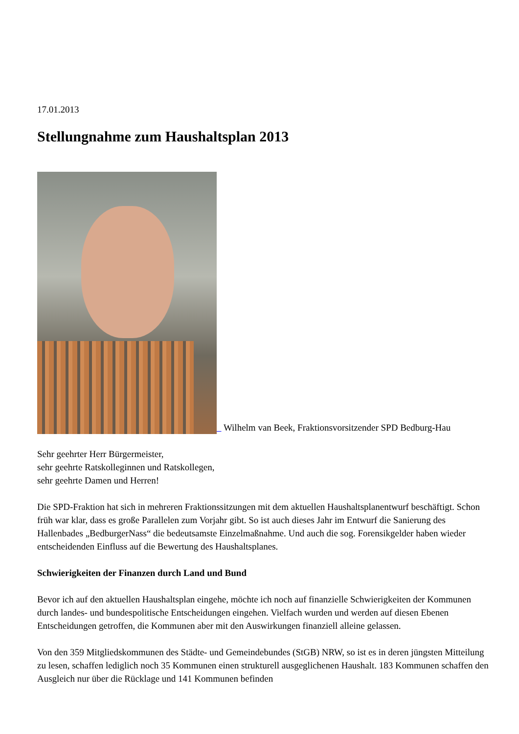17.01.2013
Stellungnahme zum Haushaltsplan 2013
Wilhelm van Beek, Fraktionsvorsitzender SPD Bedburg-Hau
Sehr geehrter Herr Bürgermeister,
sehr geehrte Ratskolleginnen und Ratskollegen,
sehr geehrte Damen und Herren!
Die SPD-Fraktion hat sich in mehreren Fraktionssitzungen mit dem aktuellen Haushaltsplanentwurf beschäftigt. Schon früh war klar, dass es große Parallelen zum Vorjahr gibt. So ist auch dieses Jahr im Entwurf die Sanierung des Hallenbades „BedburgerNass“ die bedeutsamste Einzelmaßnahme. Und auch die sog. Forensikgelder haben wieder entscheidenden Einfluss auf die Bewertung des Haushaltsplanes.
Schwierigkeiten der Finanzen durch Land und Bund
Bevor ich auf den aktuellen Haushaltsplan eingehe, möchte ich noch auf finanzielle Schwierigkeiten der Kommunen durch landes- und bundespolitische Entscheidungen eingehen. Vielfach wurden und werden auf diesen Ebenen Entscheidungen getroffen, die Kommunen aber mit den Auswirkungen finanziell alleine gelassen.
Von den 359 Mitgliedskommunen des Städte- und Gemeindebundes (StGB) NRW, so ist es in deren jüngsten Mitteilung zu lesen, schaffen lediglich noch 35 Kommunen einen strukturell ausgeglichenen Haushalt. 183 Kommunen schaffen den Ausgleich nur über die Rücklage und 141 Kommunen befinden